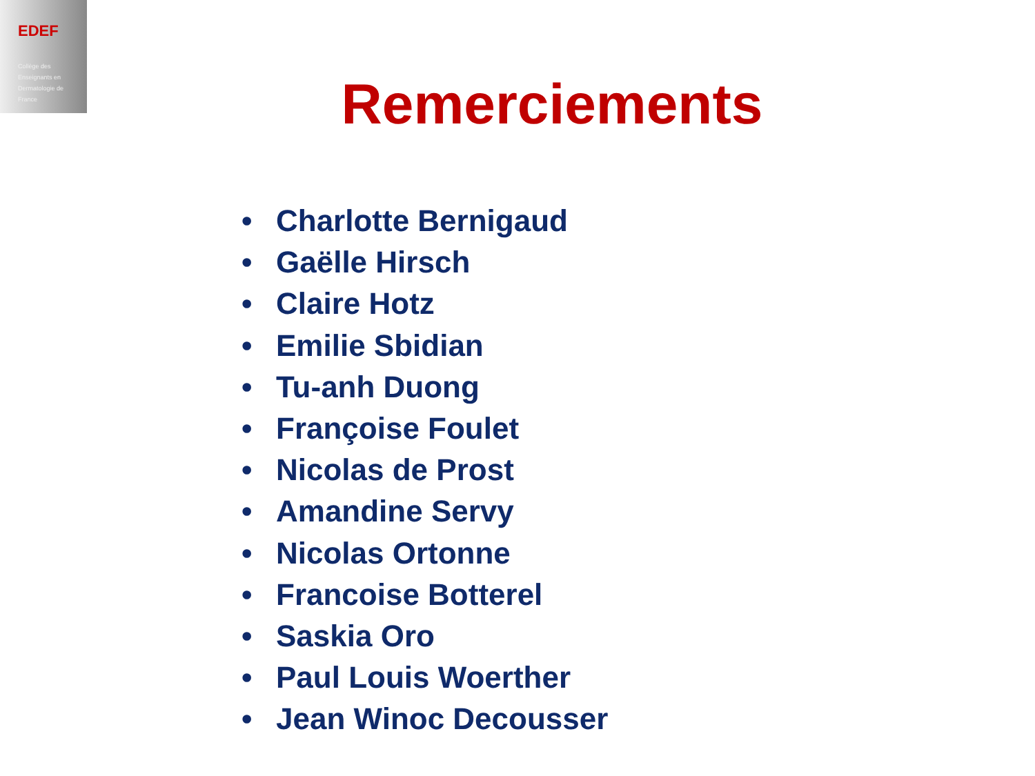EDEF
Collège des
Enseignants en
Dermatologie de
France
Remerciements
• Charlotte Bernigaud
• Gaëlle Hirsch
• Claire Hotz
• Emilie Sbidian
• Tu-anh Duong
• Françoise Foulet
• Nicolas de Prost
• Amandine Servy
• Nicolas Ortonne
• Francoise Botterel
• Saskia Oro
• Paul Louis Woerther
• Jean Winoc Decousser